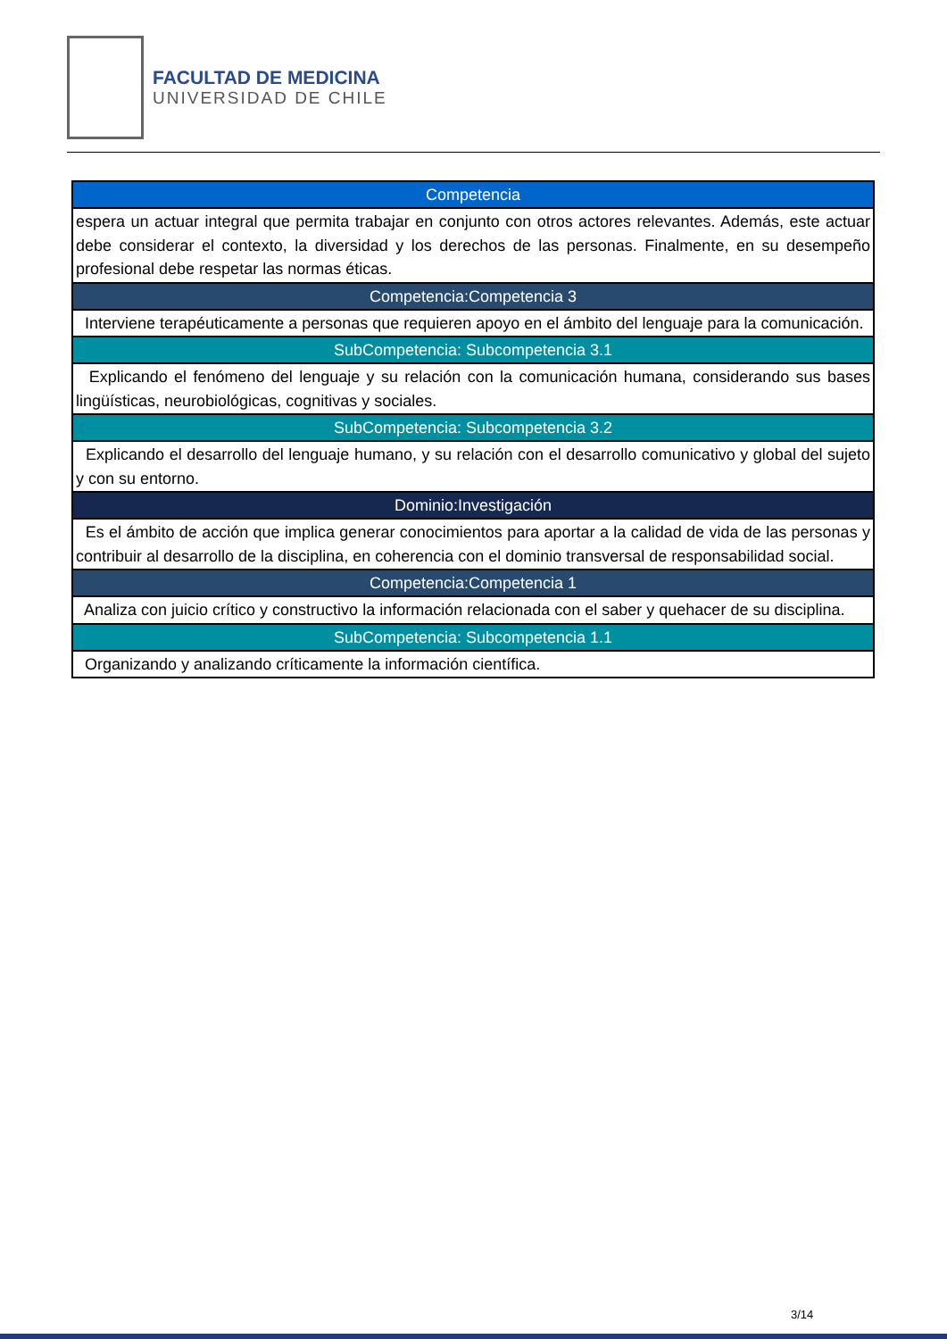FACULTAD DE MEDICINA
UNIVERSIDAD DE CHILE
| Competencia |
| --- |
| espera un actuar integral que permita trabajar en conjunto con otros actores relevantes. Además, este actuar debe considerar el contexto, la diversidad y los derechos de las personas. Finalmente, en su desempeño profesional debe respetar las normas éticas. |
| Competencia:Competencia 3 |
| Interviene terapéuticamente a personas que requieren apoyo en el ámbito del lenguaje para la comunicación. |
| SubCompetencia: Subcompetencia 3.1 |
| Explicando el fenómeno del lenguaje y su relación con la comunicación humana, considerando sus bases lingüísticas, neurobiológicas, cognitivas y sociales. |
| SubCompetencia: Subcompetencia 3.2 |
| Explicando el desarrollo del lenguaje humano, y su relación con el desarrollo comunicativo y global del sujeto y con su entorno. |
| Dominio:Investigación |
| Es el ámbito de acción que implica generar conocimientos para aportar a la calidad de vida de las personas y contribuir al desarrollo de la disciplina, en coherencia con el dominio transversal de responsabilidad social. |
| Competencia:Competencia 1 |
| Analiza con juicio crítico y constructivo la información relacionada con el saber y quehacer de su disciplina. |
| SubCompetencia: Subcompetencia 1.1 |
| Organizando y analizando críticamente la información científica. |
3/14